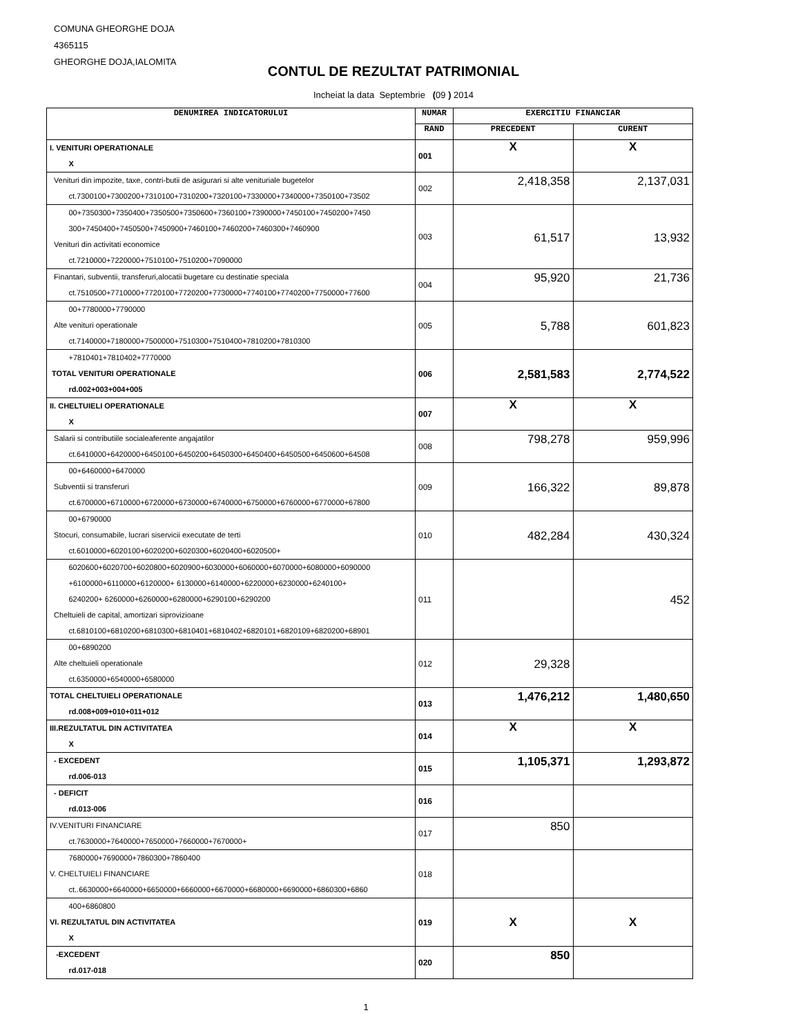COMUNA GHEORGHE DOJA
4365115
GHEORGHE DOJA,IALOMITA
CONTUL DE REZULTAT PATRIMONIAL
Incheiat la data Septembrie (09 ) 2014
| DENUMIREA INDICATORULUI | NUMAR | EXERCITIU FINANCIAR | |
| --- | --- | --- | --- |
| | RAND | PRECEDENT | CURENT |
| I. VENITURI OPERATIONALE X | 001 | X | X |
| Venituri din impozite, taxe, contri-butii de asigurari si alte venituriale bugetelor ct.7300100+7300200+7310100+7310200+7320100+7330000+7340000+7350100+73502 | 002 | 2,418,358 | 2,137,031 |
| 00+7350300+7350400+7350500+7350600+7360100+7390000+7450100+7450200+7450 300+7450400+7450500+7450900+7460100+7460200+7460300+7460900 Venituri din activitati economice ct.7210000+7220000+7510100+7510200+7090000 | 003 | 61,517 | 13,932 |
| Finantari, subventii, transferuri,alocatii bugetare cu destinatie speciala ct.7510500+7710000+7720100+7720200+7730000+7740100+7740200+7750000+77600 | 004 | 95,920 | 21,736 |
| 00+7780000+7790000 Alte venituri operationale ct.7140000+7180000+7500000+7510300+7510400+7810200+7810300 | 005 | 5,788 | 601,823 |
| +7810401+7810402+7770000 TOTAL VENITURI OPERATIONALE rd.002+003+004+005 | 006 | 2,581,583 | 2,774,522 |
| II. CHELTUIELI OPERATIONALE X | 007 | X | X |
| Salarii si contributiile socialeaferente angajatilor ct.6410000+6420000+6450100+6450200+6450300+6450400+6450500+6450600+64508 | 008 | 798,278 | 959,996 |
| 00+6460000+6470000 Subventii si transferuri ct.6700000+6710000+6720000+6730000+6740000+6750000+6760000+6770000+67800 | 009 | 166,322 | 89,878 |
| 00+6790000 Stocuri, consumabile, lucrari siservicii executate de terti ct.6010000+6020100+6020200+6020300+6020400+6020500+ | 010 | 482,284 | 430,324 |
| 6020600+6020700+6020800+6020900+6030000+6060000+6070000+6080000+6090000 +6100000+6110000+6120000+ 6130000+6140000+6220000+6230000+6240100+ 6240200+ 6260000+6260000+6280000+6290100+6290200 Cheltuieli de capital, amortizari siprovizioane ct.6810100+6810200+6810300+6810401+6810402+6820101+6820109+6820200+68901 | 011 | | 452 |
| 00+6890200 Alte cheltuieli operationale ct.6350000+6540000+6580000 | 012 | 29,328 | |
| TOTAL CHELTUIELI OPERATIONALE rd.008+009+010+011+012 | 013 | 1,476,212 | 1,480,650 |
| III.REZULTATUL DIN ACTIVITATEA X | 014 | X | X |
| - EXCEDENT rd.006-013 | 015 | 1,105,371 | 1,293,872 |
| - DEFICIT rd.013-006 | 016 | | |
| IV.VENITURI FINANCIARE ct.7630000+7640000+7650000+7660000+7670000+ | 017 | 850 | |
| 7680000+7690000+7860300+7860400 V. CHELTUIELI FINANCIARE ct..6630000+6640000+6650000+6660000+6670000+6680000+6690000+6860300+6860 | 018 | | |
| 400+6860800 VI. REZULTATUL DIN ACTIVITATEA X | 019 | X | X |
| -EXCEDENT rd.017-018 | 020 | 850 | |
1